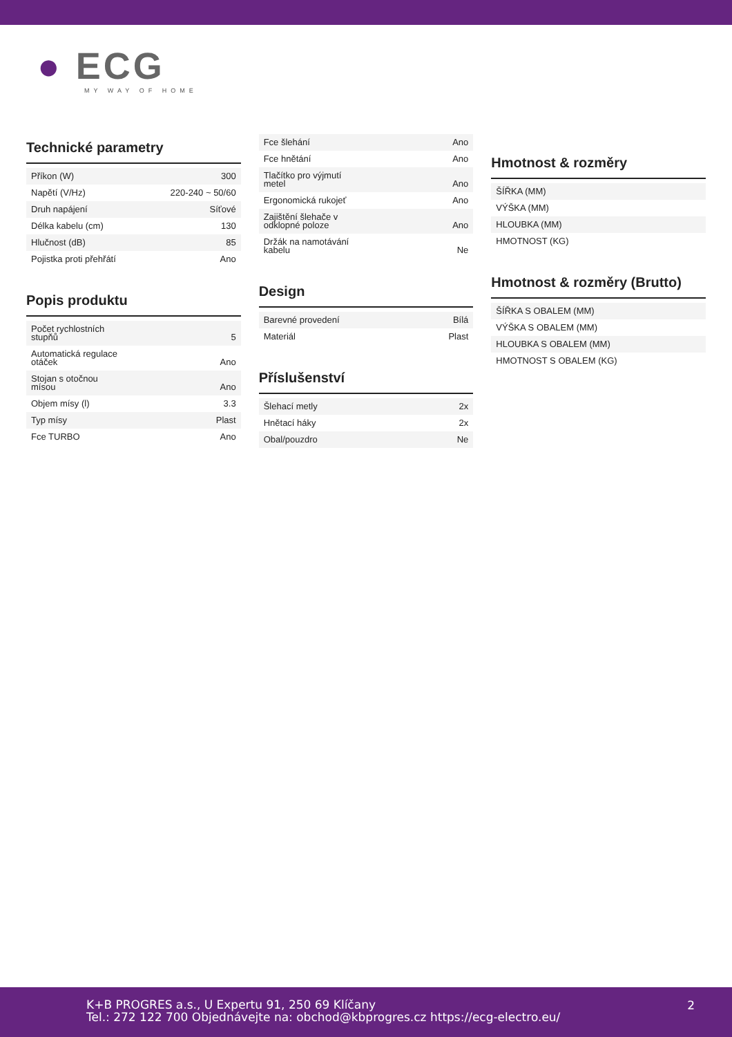● ECG
MY WAY OF HOME
Technické parametry
| Příkon (W) | 300 |
| Napětí (V/Hz) | 220-240 ~ 50/60 |
| Druh napájení | Síťové |
| Délka kabelu (cm) | 130 |
| Hlučnost (dB) | 85 |
| Pojistka proti přehřátí | Ano |
Popis produktu
| Počet rychlostních stupňů | 5 |
| Automatická regulace otáček | Ano |
| Stojan s otočnou mísou | Ano |
| Objem mísy (l) | 3.3 |
| Typ mísy | Plast |
| Fce TURBO | Ano |
| Fce šlehání | Ano |
| Fce hnětání | Ano |
| Tlačítko pro výjmutí metel | Ano |
| Ergonomická rukojeť | Ano |
| Zajištění šlehače v odklopné poloze | Ano |
| Držák na namotávání kabelu | Ne |
Design
| Barevné provedení | Bílá |
| Materiál | Plast |
Příslušenství
| Šlehací metly | 2x |
| Hnětací háky | 2x |
| Obal/pouzdro | Ne |
Hmotnost & rozměry
| ŠÍŘKA (MM) |
| VÝŠKA (MM) |
| HLOUBKA (MM) |
| HMOTNOST (KG) |
Hmotnost & rozměry (Brutto)
| ŠÍŘKA S OBALEM (MM) |
| VÝŠKA S OBALEM (MM) |
| HLOUBKA S OBALEM (MM) |
| HMOTNOST S OBALEM (KG) |
K+B PROGRES a.s., U Expertu 91, 250 69 Klíčany
Tel.: 272 122 700 Objednávejte na: obchod@kbprogres.cz https://ecg-electro.eu/
2